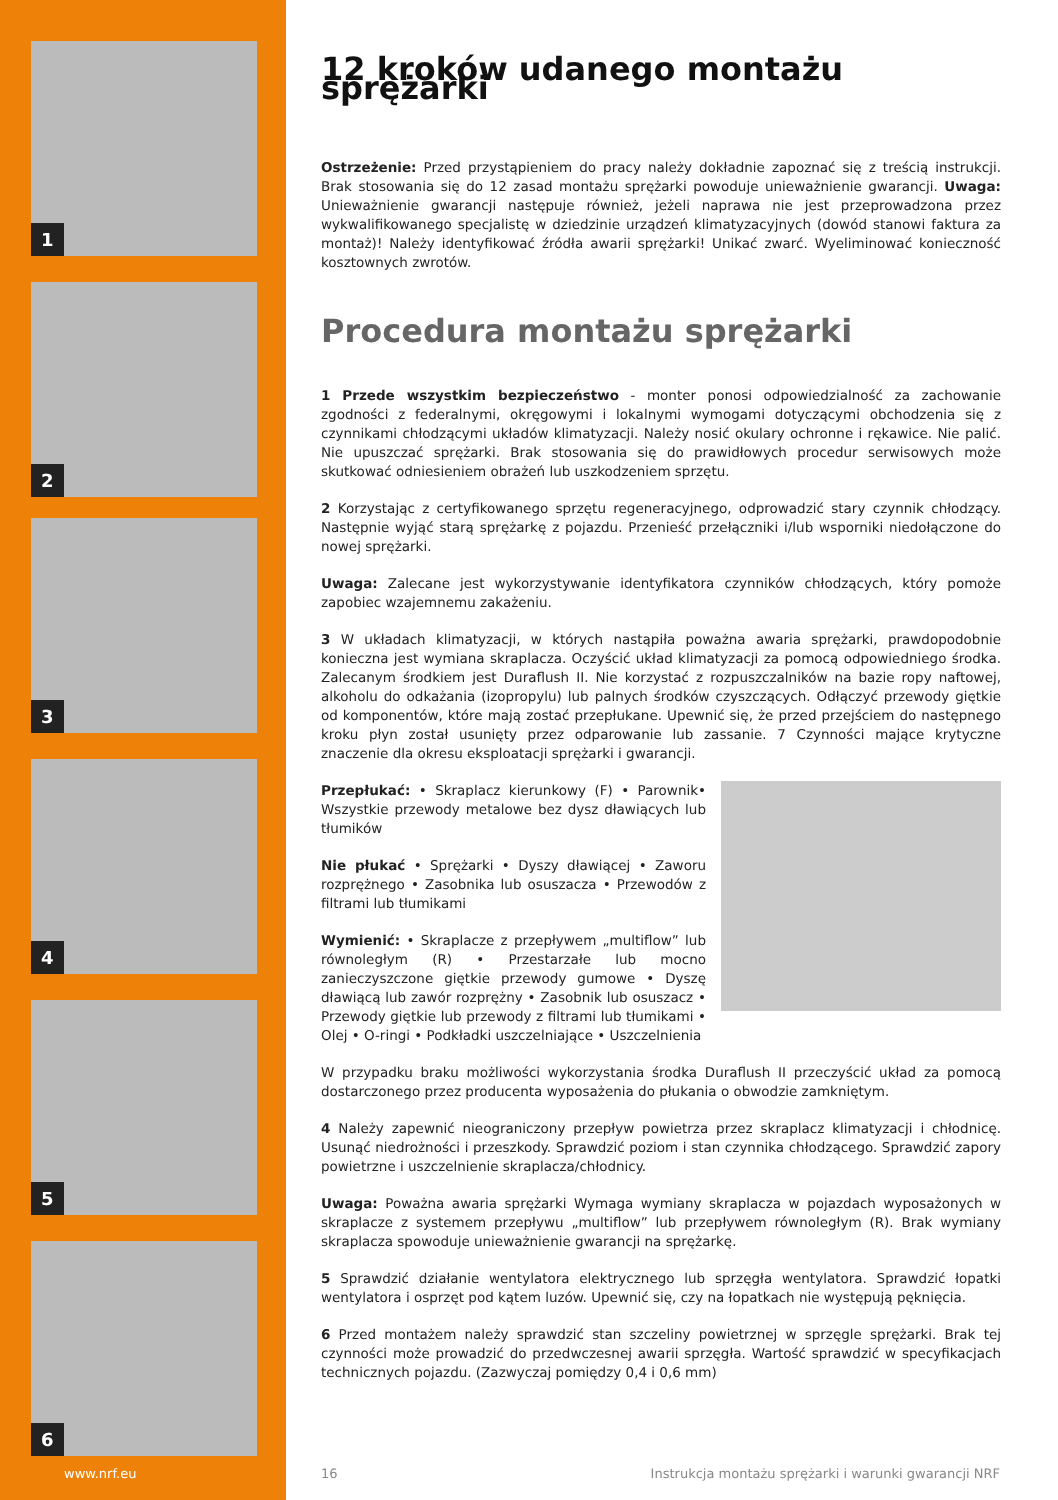1
2
3
4
5
6
12 kroków udanego montażu sprężarki
Ostrzeżenie: Przed przystąpieniem do pracy należy dokładnie zapoznać się z treścią instrukcji. Brak stosowania się do 12 zasad montażu sprężarki powoduje unieważnienie gwarancji. Uwaga: Unieważnienie gwarancji następuje również, jeżeli naprawa nie jest przeprowadzona przez wykwalifikowanego specjalistę w dziedzinie urządzeń klimatyzacyjnych (dowód stanowi faktura za montaż)! Należy identyfikować źródła awarii sprężarki! Unikać zwarć. Wyeliminować konieczność kosztownych zwrotów.
Procedura montażu sprężarki
1 Przede wszystkim bezpieczeństwo - monter ponosi odpowiedzialność za zachowanie zgodności z federalnymi, okręgowymi i lokalnymi wymogami dotyczącymi obchodzenia się z czynnikami chłodzącymi układów klimatyzacji. Należy nosić okulary ochronne i rękawice. Nie palić. Nie upuszczać sprężarki. Brak stosowania się do prawidłowych procedur serwisowych może skutkować odniesieniem obrażeń lub uszkodzeniem sprzętu.
2 Korzystając z certyfikowanego sprzętu regeneracyjnego, odprowadzić stary czynnik chłodzący. Następnie wyjąć starą sprężarkę z pojazdu. Przenieść przełączniki i/lub wsporniki niedołączone do nowej sprężarki.
Uwaga: Zalecane jest wykorzystywanie identyfikatora czynników chłodzących, który pomoże zapobiec wzajemnemu zakażeniu.
3 W układach klimatyzacji, w których nastąpiła poważna awaria sprężarki, prawdopodobnie konieczna jest wymiana skraplacza. Oczyścić układ klimatyzacji za pomocą odpowiedniego środka. Zalecanym środkiem jest Duraflush II. Nie korzystać z rozpuszczalników na bazie ropy naftowej, alkoholu do odkażania (izopropylu) lub palnych środków czyszczących. Odłączyć przewody giętkie od komponentów, które mają zostać przepłukane. Upewnić się, że przed przejściem do następnego kroku płyn został usunięty przez odparowanie lub zassanie. 7 Czynności mające krytyczne znaczenie dla okresu eksploatacji sprężarki i gwarancji.
Przepłukać: • Skraplacz kierunkowy (F) • Parownik• Wszystkie przewody metalowe bez dysz dławiących lub tłumików
Nie płukać • Sprężarki • Dyszy dławiącej • Zaworu rozprężnego • Zasobnika lub osuszacza • Przewodów z filtrami lub tłumikami
Wymienić: • Skraplacze z przepływem „multiflow” lub równoległym (R) • Przestarzałe lub mocno zanieczyszczone giętkie przewody gumowe • Dyszę dławiącą lub zawór rozprężny • Zasobnik lub osuszacz • Przewody giętkie lub przewody z filtrami lub tłumikami • Olej • O-ringi • Podkładki uszczelniające • Uszczelnienia
W przypadku braku możliwości wykorzystania środka Duraflush II przeczyścić układ za pomocą dostarczonego przez producenta wyposażenia do płukania o obwodzie zamkniętym.
4 Należy zapewnić nieograniczony przepływ powietrza przez skraplacz klimatyzacji i chłodnicę. Usunąć niedrożności i przeszkody. Sprawdzić poziom i stan czynnika chłodzącego. Sprawdzić zapory powietrzne i uszczelnienie skraplacza/chłodnicy.
Uwaga: Poważna awaria sprężarki Wymaga wymiany skraplacza w pojazdach wyposażonych w skraplacze z systemem przepływu „multiflow” lub przepływem równoległym (R). Brak wymiany skraplacza spowoduje unieważnienie gwarancji na sprężarkę.
5 Sprawdzić działanie wentylatora elektrycznego lub sprzęgła wentylatora. Sprawdzić łopatki wentylatora i osprzęt pod kątem luzów. Upewnić się, czy na łopatkach nie występują pęknięcia.
6 Przed montażem należy sprawdzić stan szczeliny powietrznej w sprzęgle sprężarki. Brak tej czynności może prowadzić do przedwczesnej awarii sprzęgła. Wartość sprawdzić w specyfikacjach technicznych pojazdu. (Zazwyczaj pomiędzy 0,4 i 0,6 mm)
www.nrf.eu 16
Instrukcja montażu sprężarki i warunki gwarancji NRF